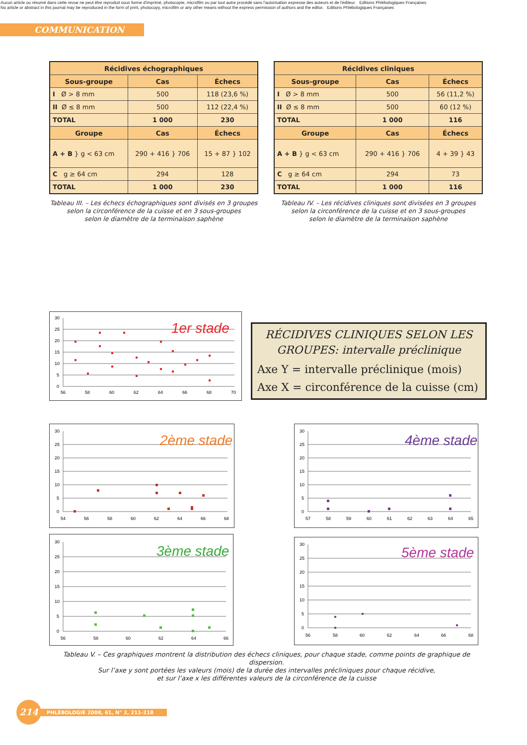Aucun article ou résumé dans cette revue ne peut être reproduit sous forme d'imprimé, photocopie, microfilm ou par tout autre procédé sans l'autorisation expresse des auteurs et de l'éditeur. Editions Phlébologiques Françaises
No article or abstract in this journal may be reproduced in the form of print, photocopy, microfilm or any other means without the express permission of authors and the editor. Editions Phlébologiques Françaises
COMMUNICATION
| Récidives échographiques | | |
| --- | --- | --- |
| Sous-groupe | Cas | Échecs |
| I Ø > 8 mm | 500 | 118 (23,6 %) |
| II Ø ≤ 8 mm | 500 | 112 (22,4 %) |
| TOTAL | 1 000 | 230 |
| Groupe | Cas | Échecs |
| A + B } g < 63 cm | 290 + 416 } 706 | 15 + 87 } 102 |
| C g ≥ 64 cm | 294 | 128 |
| TOTAL | 1 000 | 230 |
Tableau III. – Les échecs échographiques sont divisés en 3 groupes
selon la circonférence de la cuisse et en 3 sous-groupes
selon le diamètre de la terminaison saphène
| Récidives cliniques | | |
| --- | --- | --- |
| Sous-groupe | Cas | Échecs |
| I Ø > 8 mm | 500 | 56 (11,2 %) |
| II Ø ≤ 8 mm | 500 | 60 (12 %) |
| TOTAL | 1 000 | 116 |
| Groupe | Cas | Échecs |
| A + B } g < 63 cm | 290 + 416 } 706 | 4 + 39 } 43 |
| C g ≥ 64 cm | 294 | 73 |
| TOTAL | 1 000 | 116 |
Tableau IV. – Les récidives cliniques sont divisées en 3 groupes
selon la circonférence de la cuisse et en 3 sous-groupes
selon le diamètre de la terminaison saphène
30
25
20
15
10
5
0
56
58
60
62
64
66
68
70
1er stade
RÉCIDIVES CLINIQUES SELON LES
GROUPES: intervalle préclinique
Axe Y = intervalle préclinique (mois)
Axe X = circonférence de la cuisse (cm)
30
25
20
15
10
5
0
54
56
58
60
62
64
66
68
2ème stade
30
25
20
15
10
5
0
57
58
59
60
61
62
63
64
65
4ème stade
30
25
20
15
10
5
0
56
58
60
62
64
66
3ème stade
30
25
20
15
10
5
0
56
58
60
62
64
66
68
5ème stade
Tableau V. – Ces graphiques montrent la distribution des échecs cliniques, pour chaque stade, comme points de graphique de dispersion.
Sur l’axe y sont portées les valeurs (mois) de la durée des intervalles précliniques pour chaque récidive,
et sur l’axe x les différentes valeurs de la circonférence de la cuisse
214
PHLÉBOLOGIE 2008, 61, N° 2, 211-218